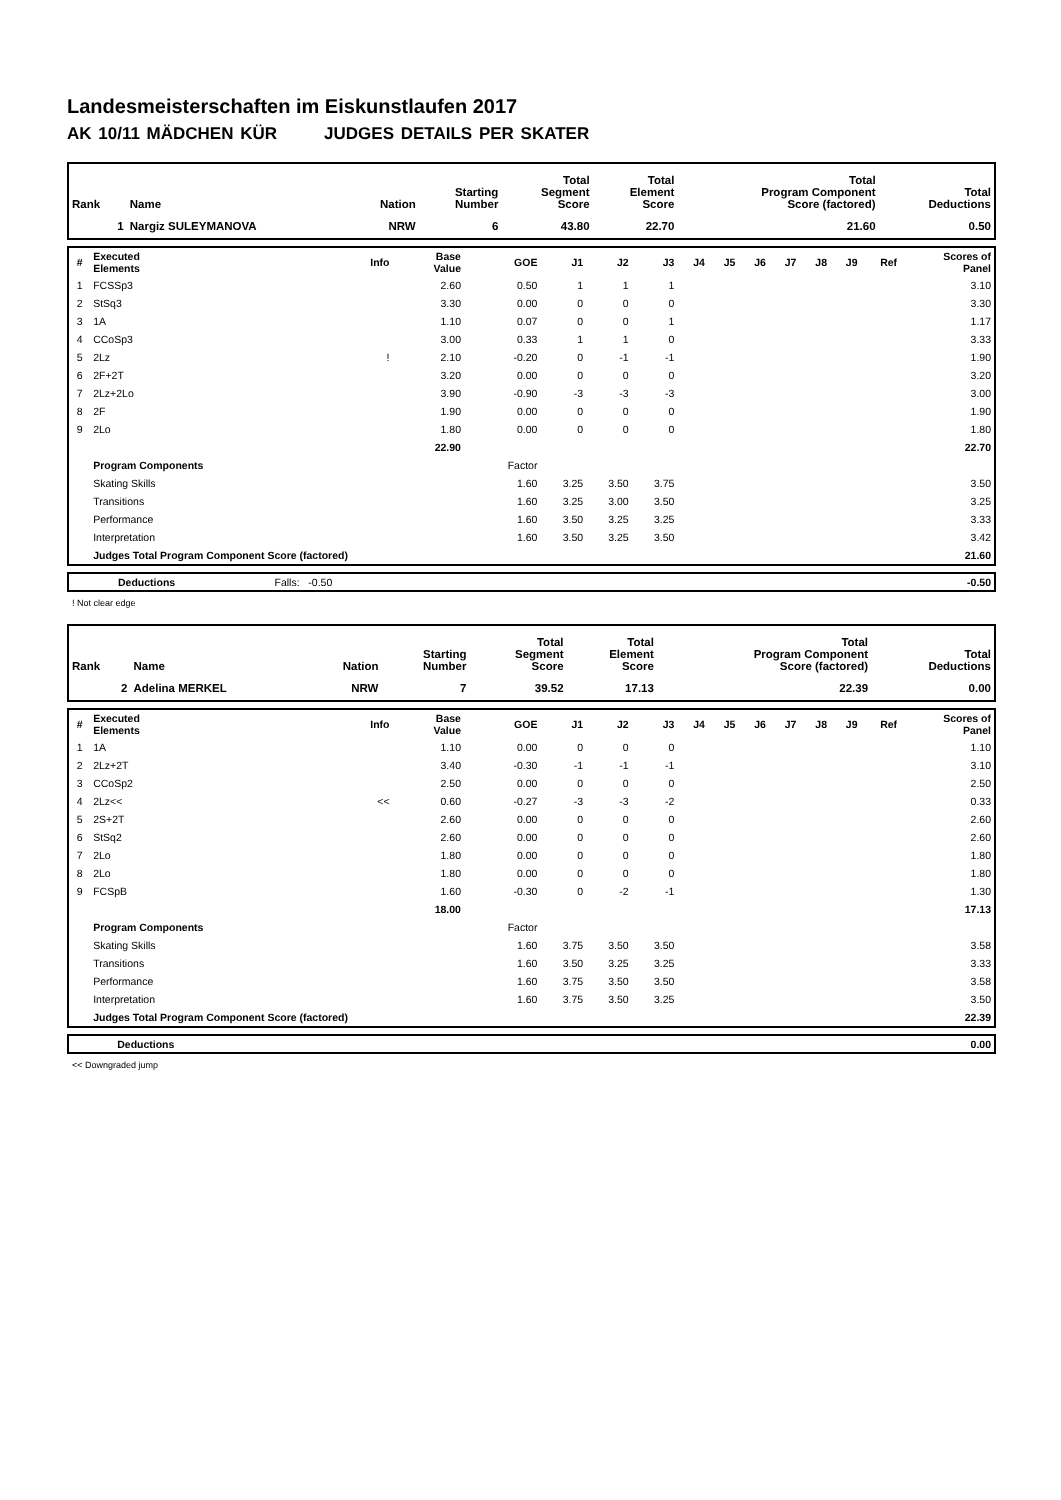Landesmeisterschaften im Eiskunstlaufen 2017
AK 10/11 MÄDCHEN KÜR JUDGES DETAILS PER SKATER
| Rank | Name | Nation | Starting Number | Total Segment Score | Total Element Score | Total Program Component Score (factored) | Total Deductions |
| --- | --- | --- | --- | --- | --- | --- | --- |
| 1 | Nargiz SULEYMANOVA | NRW | 6 | 43.80 | 22.70 | 21.60 | 0.50 |
| # | Executed Elements | Info | Base Value | GOE | J1 | J2 | J3 | J4 | J5 | J6 | J7 | J8 | J9 | Ref | Scores of Panel |
| --- | --- | --- | --- | --- | --- | --- | --- | --- | --- | --- | --- | --- | --- | --- | --- |
| 1 | FCSSp3 | | 2.60 | 0.50 | 1 | 1 | 1 | | | | | | | | 3.10 |
| 2 | StSq3 | | 3.30 | 0.00 | 0 | 0 | 0 | | | | | | | | 3.30 |
| 3 | 1A | | 1.10 | 0.07 | 0 | 0 | 1 | | | | | | | | 1.17 |
| 4 | CCoSp3 | | 3.00 | 0.33 | 1 | 1 | 0 | | | | | | | | 3.33 |
| 5 | 2Lz | ! | 2.10 | -0.20 | 0 | -1 | -1 | | | | | | | | 1.90 |
| 6 | 2F+2T | | 3.20 | 0.00 | 0 | 0 | 0 | | | | | | | | 3.20 |
| 7 | 2Lz+2Lo | | 3.90 | -0.90 | -3 | -3 | -3 | | | | | | | | 3.00 |
| 8 | 2F | | 1.90 | 0.00 | 0 | 0 | 0 | | | | | | | | 1.90 |
| 9 | 2Lo | | 1.80 | 0.00 | 0 | 0 | 0 | | | | | | | | 1.80 |
| | | | 22.90 | | | | | | | | | | | | 22.70 |
| | Program Components | | | Factor | | | | | | | | | | | |
| | Skating Skills | | | 1.60 | 3.25 | 3.50 | 3.75 | | | | | | | | 3.50 |
| | Transitions | | | 1.60 | 3.25 | 3.00 | 3.50 | | | | | | | | 3.25 |
| | Performance | | | 1.60 | 3.50 | 3.25 | 3.25 | | | | | | | | 3.33 |
| | Interpretation | | | 1.60 | 3.50 | 3.25 | 3.50 | | | | | | | | 3.42 |
| | Judges Total Program Component Score (factored) | | | | | | | | | | | | | | 21.60 |
| | Deductions | Falls: -0.50 | | -0.50 |
! Not clear edge
| Rank | Name | Nation | Starting Number | Total Segment Score | Total Element Score | Total Program Component Score (factored) | Total Deductions |
| --- | --- | --- | --- | --- | --- | --- | --- |
| 2 | Adelina MERKEL | NRW | 7 | 39.52 | 17.13 | 22.39 | 0.00 |
| # | Executed Elements | Info | Base Value | GOE | J1 | J2 | J3 | J4 | J5 | J6 | J7 | J8 | J9 | Ref | Scores of Panel |
| --- | --- | --- | --- | --- | --- | --- | --- | --- | --- | --- | --- | --- | --- | --- | --- |
| 1 | 1A | | 1.10 | 0.00 | 0 | 0 | 0 | | | | | | | | 1.10 |
| 2 | 2Lz+2T | | 3.40 | -0.30 | -1 | -1 | -1 | | | | | | | | 3.10 |
| 3 | CCoSp2 | | 2.50 | 0.00 | 0 | 0 | 0 | | | | | | | | 2.50 |
| 4 | 2Lz<< | << | 0.60 | -0.27 | -3 | -3 | -2 | | | | | | | | 0.33 |
| 5 | 2S+2T | | 2.60 | 0.00 | 0 | 0 | 0 | | | | | | | | 2.60 |
| 6 | StSq2 | | 2.60 | 0.00 | 0 | 0 | 0 | | | | | | | | 2.60 |
| 7 | 2Lo | | 1.80 | 0.00 | 0 | 0 | 0 | | | | | | | | 1.80 |
| 8 | 2Lo | | 1.80 | 0.00 | 0 | 0 | 0 | | | | | | | | 1.80 |
| 9 | FCSpB | | 1.60 | -0.30 | 0 | -2 | -1 | | | | | | | | 1.30 |
| | | | 18.00 | | | | | | | | | | | | 17.13 |
| | Program Components | | | Factor | | | | | | | | | | | |
| | Skating Skills | | | 1.60 | 3.75 | 3.50 | 3.50 | | | | | | | | 3.58 |
| | Transitions | | | 1.60 | 3.50 | 3.25 | 3.25 | | | | | | | | 3.33 |
| | Performance | | | 1.60 | 3.75 | 3.50 | 3.50 | | | | | | | | 3.58 |
| | Interpretation | | | 1.60 | 3.75 | 3.50 | 3.25 | | | | | | | | 3.50 |
| | Judges Total Program Component Score (factored) | | | | | | | | | | | | | | 22.39 |
| | Deductions | | 0.00 |
<< Downgraded jump